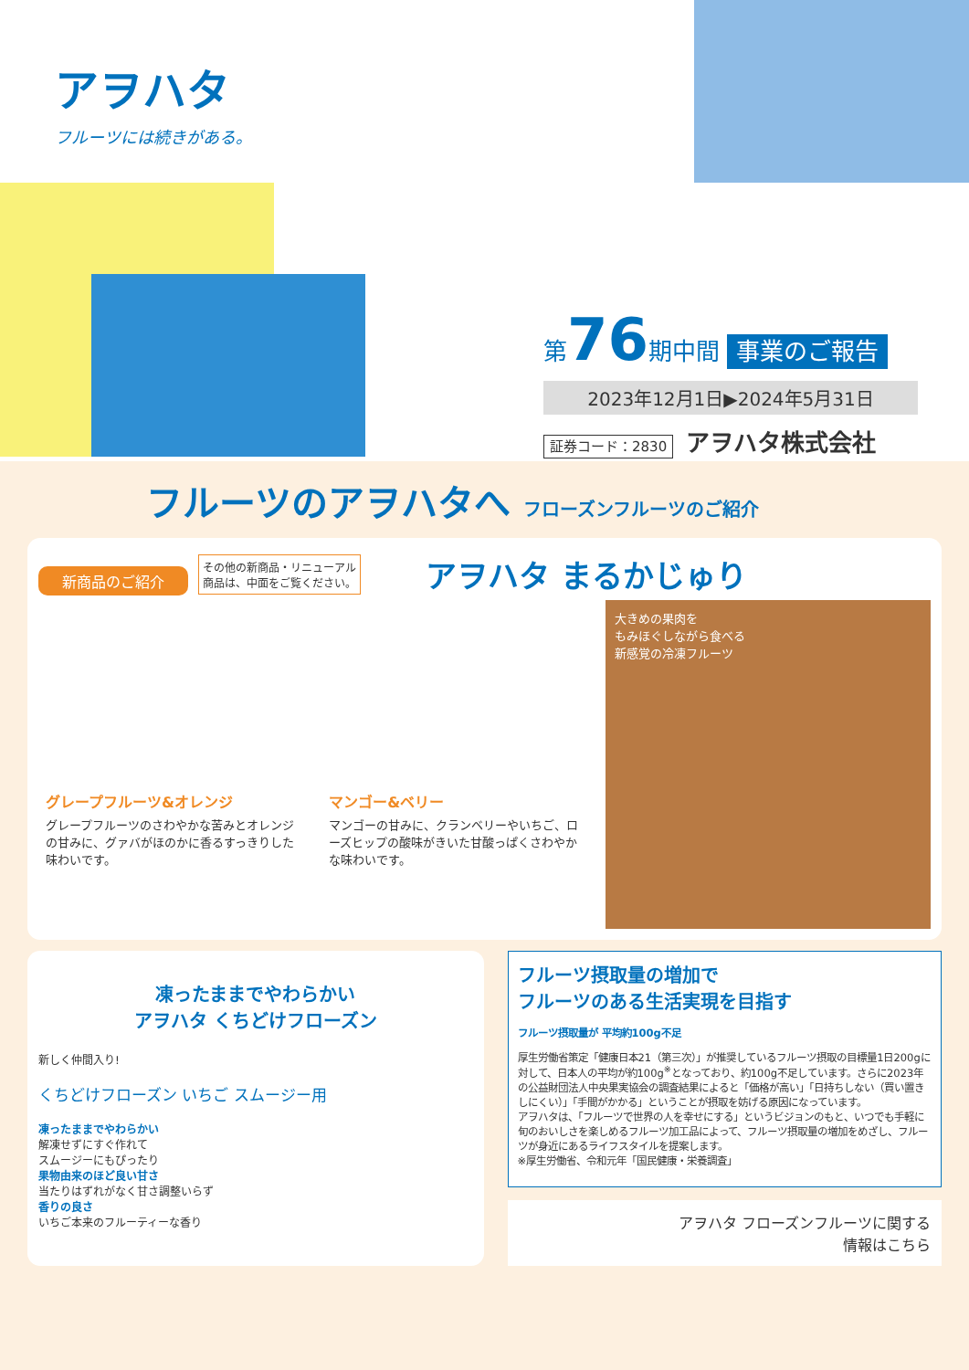アヲハタ
フルーツには続きがある。
第76期中間 事業のご報告
2023年12月1日▶2024年5月31日
証券コード：2830 アヲハタ株式会社
フルーツのアヲハタへ フローズンフルーツのご紹介
新商品のご紹介 その他の新商品・リニューアル
商品は、中面をご覧ください。 アヲハタ まるかじゅり
グレープフルーツ&オレンジ
グレープフルーツのさわやかな苦みとオレンジの甘みに、グァバがほのかに香るすっきりした味わいです。
マンゴー&ベリー
マンゴーの甘みに、クランベリーやいちご、ローズヒップの酸味がきいた甘酸っぱくさわやかな味わいです。
大きめの果肉を
もみほぐしながら食べる
新感覚の冷凍フルーツ
凍ったままでやわらかい
アヲハタ くちどけフローズン
新しく仲間入り!
くちどけフローズン いちご スムージー用
凍ったままでやわらかい
解凍せずにすぐ作れて
スムージーにもぴったり
果物由来のほど良い甘さ
当たりはずれがなく甘さ調整いらず
香りの良さ
いちご本来のフルーティーな香り
フルーツ摂取量の増加で
フルーツのある生活実現を目指す
フルーツ摂取量が 平均約100g不足
厚生労働省策定「健康日本21（第三次）」が推奨しているフルーツ摂取の目標量1日200gに対して、日本人の平均が約100g<sup>※</sup>となっており、約100g不足しています。さらに2023年の公益財団法人中央果実協会の調査結果によると「価格が高い」「日持ちしない（買い置きしにくい）」「手間がかかる」ということが摂取を妨げる原因になっています。
アヲハタは、「フルーツで世界の人を幸せにする」というビジョンのもと、いつでも手軽に旬のおいしさを楽しめるフルーツ加工品によって、フルーツ摂取量の増加をめざし、フルーツが身近にあるライフスタイルを提案します。
※厚生労働省、令和元年「国民健康・栄養調査」
アヲハタ フローズンフルーツに関する
情報はこちら